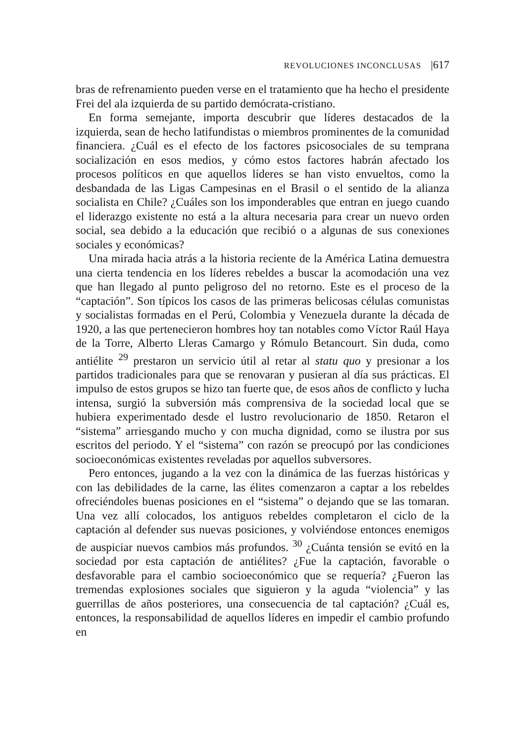REVOLUCIONES INCONCLUSAS |617
bras de refrenamiento pueden verse en el tratamiento que ha hecho el presidente Frei del ala izquierda de su partido demócrata-cristiano.
En forma semejante, importa descubrir que líderes destacados de la izquierda, sean de hecho latifundistas o miembros prominentes de la comunidad financiera. ¿Cuál es el efecto de los factores psicosociales de su temprana socialización en esos medios, y cómo estos factores habrán afectado los procesos políticos en que aquellos líderes se han visto envueltos, como la desbandada de las Ligas Campesinas en el Brasil o el sentido de la alianza socialista en Chile? ¿Cuáles son los imponderables que entran en juego cuando el liderazgo existente no está a la altura necesaria para crear un nuevo orden social, sea debido a la educación que recibió o a algunas de sus conexiones sociales y económicas?
Una mirada hacia atrás a la historia reciente de la América Latina demuestra una cierta tendencia en los líderes rebeldes a buscar la acomodación una vez que han llegado al punto peligroso del no retorno. Este es el proceso de la “captación”. Son típicos los casos de las primeras belicosas células comunistas y socialistas formadas en el Perú, Colombia y Venezuela durante la década de 1920, a las que pertenecieron hombres hoy tan notables como Víctor Raúl Haya de la Torre, Alberto Lleras Camargo y Rómulo Betancourt. Sin duda, como antiélite <sup>29</sup> prestaron un servicio útil al retar al statu quo y presionar a los partidos tradicionales para que se renovaran y pusieran al día sus prácticas. El impulso de estos grupos se hizo tan fuerte que, de esos años de conflicto y lucha intensa, surgió la subversión más comprensiva de la sociedad local que se hubiera experimentado desde el lustro revolucionario de 1850. Retaron el “sistema” arriesgando mucho y con mucha dignidad, como se ilustra por sus escritos del periodo. Y el “sistema” con razón se preocupó por las condiciones socioeconómicas existentes reveladas por aquellos subversores.
Pero entonces, jugando a la vez con la dinámica de las fuerzas históricas y con las debilidades de la carne, las élites comenzaron a captar a los rebeldes ofreciéndoles buenas posiciones en el “sistema” o dejando que se las tomaran. Una vez allí colocados, los antiguos rebeldes completaron el ciclo de la captación al defender sus nuevas posiciones, y volviéndose entonces enemigos de auspiciar nuevos cambios más profundos. <sup>30</sup> ¿Cuánta tensión se evitó en la sociedad por esta captación de antiélites? ¿Fue la captación, favorable o desfavorable para el cambio socioeconómico que se requería? ¿Fueron las tremendas explosiones sociales que siguieron y la aguda “violencia” y las guerrillas de años posteriores, una consecuencia de tal captación? ¿Cuál es, entonces, la responsabilidad de aquellos líderes en impedir el cambio profundo en